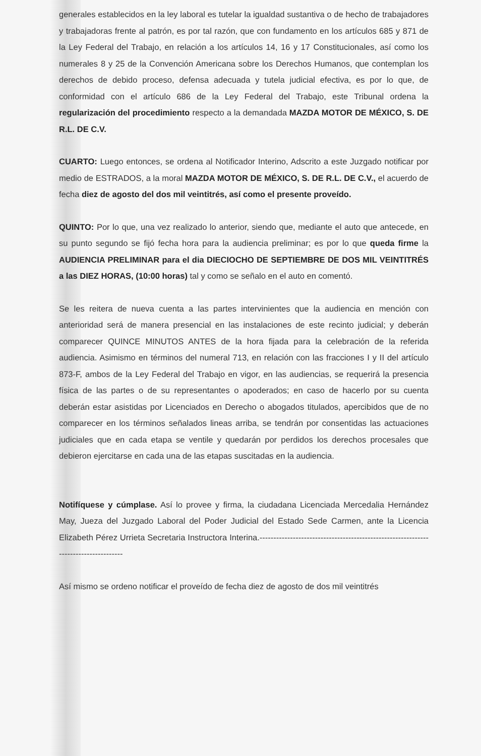generales establecidos en la ley laboral es tutelar la igualdad sustantiva o de hecho de trabajadores y trabajadoras frente al patrón, es por tal razón, que con fundamento en los artículos 685 y 871 de la Ley Federal del Trabajo, en relación a los artículos 14, 16 y 17 Constitucionales, así como los numerales 8 y 25 de la Convención Americana sobre los Derechos Humanos, que contemplan los derechos de debido proceso, defensa adecuada y tutela judicial efectiva, es por lo que, de conformidad con el artículo 686 de la Ley Federal del Trabajo, este Tribunal ordena la regularización del procedimiento respecto a la demandada MAZDA MOTOR DE MÉXICO, S. DE R.L. DE C.V.
CUARTO: Luego entonces, se ordena al Notificador Interino, Adscrito a este Juzgado notificar por medio de ESTRADOS, a la moral MAZDA MOTOR DE MÉXICO, S. DE R.L. DE C.V., el acuerdo de fecha diez de agosto del dos mil veintitrés, así como el presente proveído.
QUINTO: Por lo que, una vez realizado lo anterior, siendo que, mediante el auto que antecede, en su punto segundo se fijó fecha hora para la audiencia preliminar; es por lo que queda firme la AUDIENCIA PRELIMINAR para el dia DIECIOCHO DE SEPTIEMBRE DE DOS MIL VEINTITRÉS a las DIEZ HORAS, (10:00 horas) tal y como se señalo en el auto en comentó.
Se les reitera de nueva cuenta a las partes intervinientes que la audiencia en mención con anterioridad será de manera presencial en las instalaciones de este recinto judicial; y deberán comparecer QUINCE MINUTOS ANTES de la hora fijada para la celebración de la referida audiencia. Asimismo en términos del numeral 713, en relación con las fracciones I y II del artículo 873-F, ambos de la Ley Federal del Trabajo en vigor, en las audiencias, se requerirá la presencia física de las partes o de su representantes o apoderados; en caso de hacerlo por su cuenta deberán estar asistidas por Licenciados en Derecho o abogados titulados, apercibidos que de no comparecer en los términos señalados lineas arriba, se tendrán por consentidas las actuaciones judiciales que en cada etapa se ventile y quedarán por perdidos los derechos procesales que debieron ejercitarse en cada una de las etapas suscitadas en la audiencia.
Notifíquese y cúmplase. Así lo provee y firma, la ciudadana Licenciada Mercedalia Hernández May, Jueza del Juzgado Laboral del Poder Judicial del Estado Sede Carmen, ante la Licencia Elizabeth Pérez Urrieta Secretaria Instructora Interina.------------------------------------------------------------------------------------
Así mismo se ordeno notificar el proveído de fecha diez de agosto de dos mil veintitrés